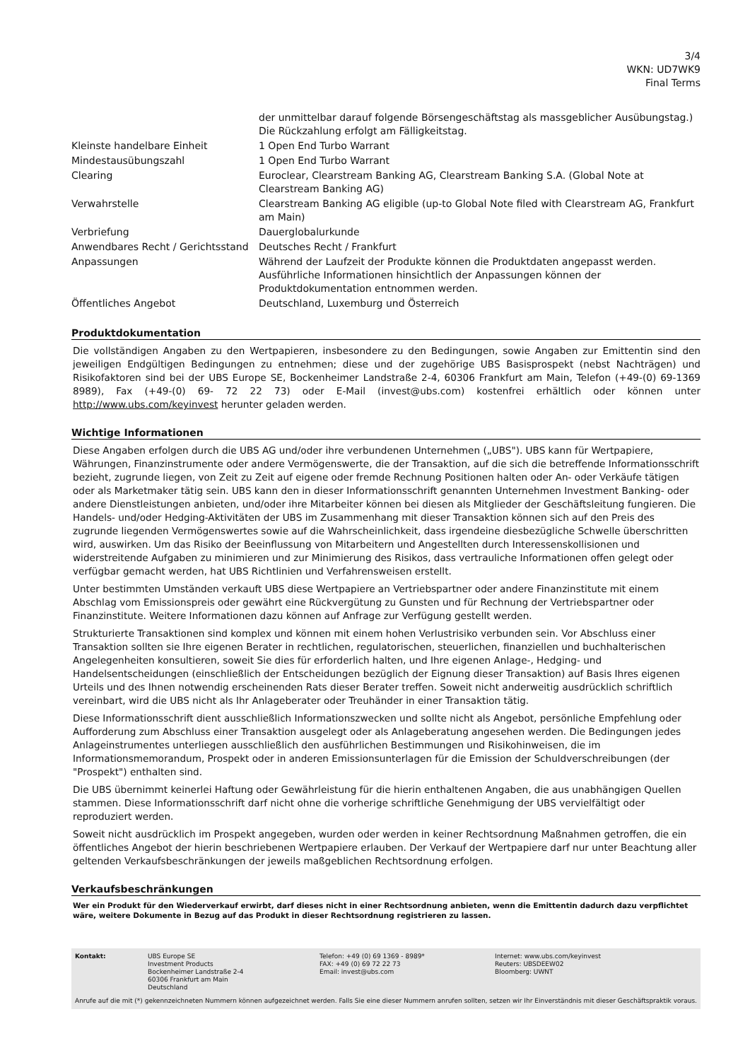3/4
WKN: UD7WK9
Final Terms
| | der unmittelbar darauf folgende Börsengeschäftstag als massgeblicher Ausübungstag.) Die Rückzahlung erfolgt am Fälligkeitstag. |
| Kleinste handelbare Einheit | 1 Open End Turbo Warrant |
| Mindestausübungszahl | 1 Open End Turbo Warrant |
| Clearing | Euroclear, Clearstream Banking AG, Clearstream Banking S.A. (Global Note at Clearstream Banking AG) |
| Verwahrstelle | Clearstream Banking AG eligible (up-to Global Note filed with Clearstream AG, Frankfurt am Main) |
| Verbriefung | Dauerglobalurkunde |
| Anwendbares Recht / Gerichtsstand | Deutsches Recht / Frankfurt |
| Anpassungen | Während der Laufzeit der Produkte können die Produktdaten angepasst werden. Ausführliche Informationen hinsichtlich der Anpassungen können der Produktdokumentation entnommen werden. |
| Öffentliches Angebot | Deutschland, Luxemburg und Österreich |
Produktdokumentation
Die vollständigen Angaben zu den Wertpapieren, insbesondere zu den Bedingungen, sowie Angaben zur Emittentin sind den jeweiligen Endgültigen Bedingungen zu entnehmen; diese und der zugehörige UBS Basisprospekt (nebst Nachträgen) und Risikofaktoren sind bei der UBS Europe SE, Bockenheimer Landstraße 2-4, 60306 Frankfurt am Main, Telefon (+49-(0) 69-1369 8989), Fax (+49-(0) 69- 72 22 73) oder E-Mail (invest@ubs.com) kostenfrei erhältlich oder können unter http://www.ubs.com/keyinvest herunter geladen werden.
Wichtige Informationen
Diese Angaben erfolgen durch die UBS AG und/oder ihre verbundenen Unternehmen („UBS"). UBS kann für Wertpapiere, Währungen, Finanzinstrumente oder andere Vermögenswerte, die der Transaktion, auf die sich die betreffende Informationsschrift bezieht, zugrunde liegen, von Zeit zu Zeit auf eigene oder fremde Rechnung Positionen halten oder An- oder Verkäufe tätigen oder als Marketmaker tätig sein. UBS kann den in dieser Informationsschrift genannten Unternehmen Investment Banking- oder andere Dienstleistungen anbieten, und/oder ihre Mitarbeiter können bei diesen als Mitglieder der Geschäftsleitung fungieren. Die Handels- und/oder Hedging-Aktivitäten der UBS im Zusammenhang mit dieser Transaktion können sich auf den Preis des zugrunde liegenden Vermögenswertes sowie auf die Wahrscheinlichkeit, dass irgendeine diesbezügliche Schwelle überschritten wird, auswirken. Um das Risiko der Beeinflussung von Mitarbeitern und Angestellten durch Interessenskollisionen und widerstreitende Aufgaben zu minimieren und zur Minimierung des Risikos, dass vertrauliche Informationen offen gelegt oder verfügbar gemacht werden, hat UBS Richtlinien und Verfahrensweisen erstellt.
Unter bestimmten Umständen verkauft UBS diese Wertpapiere an Vertriebspartner oder andere Finanzinstitute mit einem Abschlag vom Emissionspreis oder gewährt eine Rückvergütung zu Gunsten und für Rechnung der Vertriebspartner oder Finanzinstitute. Weitere Informationen dazu können auf Anfrage zur Verfügung gestellt werden.
Strukturierte Transaktionen sind komplex und können mit einem hohen Verlustrisiko verbunden sein. Vor Abschluss einer Transaktion sollten sie Ihre eigenen Berater in rechtlichen, regulatorischen, steuerlichen, finanziellen und buchhalterischen Angelegenheiten konsultieren, soweit Sie dies für erforderlich halten, und Ihre eigenen Anlage-, Hedging- und Handelsentscheidungen (einschließlich der Entscheidungen bezüglich der Eignung dieser Transaktion) auf Basis Ihres eigenen Urteils und des Ihnen notwendig erscheinenden Rats dieser Berater treffen. Soweit nicht anderweitig ausdrücklich schriftlich vereinbart, wird die UBS nicht als Ihr Anlageberater oder Treuhänder in einer Transaktion tätig.
Diese Informationsschrift dient ausschließlich Informationszwecken und sollte nicht als Angebot, persönliche Empfehlung oder Aufforderung zum Abschluss einer Transaktion ausgelegt oder als Anlageberatung angesehen werden. Die Bedingungen jedes Anlageinstrumentes unterliegen ausschließlich den ausführlichen Bestimmungen und Risikohinweisen, die im Informationsmemorandum, Prospekt oder in anderen Emissionsunterlagen für die Emission der Schuldverschreibungen (der "Prospekt") enthalten sind.
Die UBS übernimmt keinerlei Haftung oder Gewährleistung für die hierin enthaltenen Angaben, die aus unabhängigen Quellen stammen. Diese Informationsschrift darf nicht ohne die vorherige schriftliche Genehmigung der UBS vervielfältigt oder reproduziert werden.
Soweit nicht ausdrücklich im Prospekt angegeben, wurden oder werden in keiner Rechtsordnung Maßnahmen getroffen, die ein öffentliches Angebot der hierin beschriebenen Wertpapiere erlauben. Der Verkauf der Wertpapiere darf nur unter Beachtung aller geltenden Verkaufsbeschränkungen der jeweils maßgeblichen Rechtsordnung erfolgen.
Verkaufsbeschränkungen
Wer ein Produkt für den Wiederverkauf erwirbt, darf dieses nicht in einer Rechtsordnung anbieten, wenn die Emittentin dadurch dazu verpflichtet wäre, weitere Dokumente in Bezug auf das Produkt in dieser Rechtsordnung registrieren zu lassen.
| Kontakt: | UBS Europe SE Investment Products Bockenheimer Landstraße 2-4 60306 Frankfurt am Main Deutschland | Telefon: +49 (0) 69 1369 - 8989* FAX: +49 (0) 69 72 22 73 Email: invest@ubs.com | Internet: www.ubs.com/keyinvest Reuters: UBSDEEW02 Bloomberg: UWNT |
Anrufe auf die mit (*) gekennzeichneten Nummern können aufgezeichnet werden. Falls Sie eine dieser Nummern anrufen sollten, setzen wir Ihr Einverständnis mit dieser Geschäftspraktik voraus.